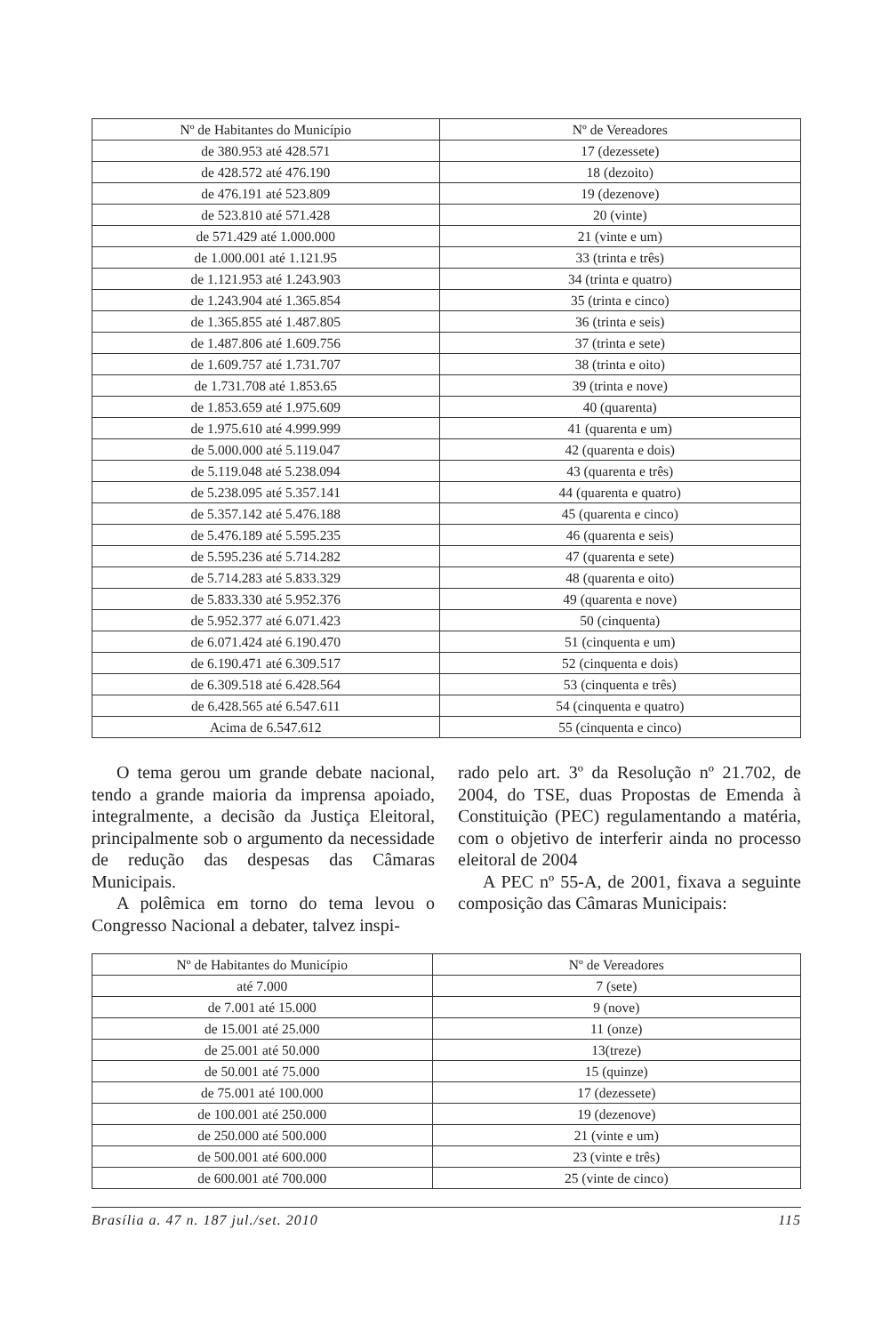| Nº de Habitantes do Município | Nº de Vereadores |
| --- | --- |
| de 380.953 até 428.571 | 17 (dezessete) |
| de 428.572 até 476.190 | 18 (dezoito) |
| de 476.191 até 523.809 | 19 (dezenove) |
| de 523.810 até 571.428 | 20 (vinte) |
| de 571.429 até 1.000.000 | 21 (vinte e um) |
| de 1.000.001 até 1.121.95 | 33 (trinta e três) |
| de 1.121.953 até 1.243.903 | 34 (trinta e quatro) |
| de 1.243.904 até 1.365.854 | 35 (trinta e cinco) |
| de 1.365.855 até 1.487.805 | 36 (trinta e seis) |
| de 1.487.806 até 1.609.756 | 37 (trinta e sete) |
| de 1.609.757 até 1.731.707 | 38 (trinta e oito) |
| de 1.731.708 até 1.853.65 | 39 (trinta e nove) |
| de 1.853.659 até 1.975.609 | 40 (quarenta) |
| de 1.975.610 até 4.999.999 | 41 (quarenta e um) |
| de 5.000.000 até 5.119.047 | 42 (quarenta e dois) |
| de 5.119.048 até 5.238.094 | 43 (quarenta e três) |
| de 5.238.095 até 5.357.141 | 44 (quarenta e quatro) |
| de 5.357.142 até 5.476.188 | 45 (quarenta e cinco) |
| de 5.476.189 até 5.595.235 | 46 (quarenta e seis) |
| de 5.595.236 até 5.714.282 | 47 (quarenta e sete) |
| de 5.714.283 até 5.833.329 | 48 (quarenta e oito) |
| de 5.833.330 até 5.952.376 | 49 (quarenta e nove) |
| de 5.952.377 até 6.071.423 | 50 (cinquenta) |
| de 6.071.424 até 6.190.470 | 51 (cinquenta e um) |
| de 6.190.471 até 6.309.517 | 52 (cinquenta e dois) |
| de 6.309.518 até 6.428.564 | 53 (cinquenta e três) |
| de 6.428.565 até 6.547.611 | 54 (cinquenta e quatro) |
| Acima de 6.547.612 | 55 (cinquenta e cinco) |
O tema gerou um grande debate nacional, tendo a grande maioria da imprensa apoiado, integralmente, a decisão da Justiça Eleitoral, principalmente sob o argumento da necessidade de redução das despesas das Câmaras Municipais.
A polêmica em torno do tema levou o Congresso Nacional a debater, talvez inspi-
rado pelo art. 3º da Resolução nº 21.702, de 2004, do TSE, duas Propostas de Emenda à Constituição (PEC) regulamentando a matéria, com o objetivo de interferir ainda no processo eleitoral de 2004
A PEC nº 55-A, de 2001, fixava a seguinte composição das Câmaras Municipais:
| Nº de Habitantes do Município | Nº de Vereadores |
| --- | --- |
| até 7.000 | 7 (sete) |
| de 7.001 até 15.000 | 9 (nove) |
| de 15.001 até 25.000 | 11 (onze) |
| de 25.001 até 50.000 | 13(treze) |
| de 50.001 até 75.000 | 15 (quinze) |
| de 75.001 até 100.000 | 17 (dezessete) |
| de 100.001 até 250.000 | 19 (dezenove) |
| de 250.000 até 500.000 | 21 (vinte e um) |
| de 500.001 até 600.000 | 23 (vinte e três) |
| de 600.001 até 700.000 | 25 (vinte de cinco) |
Brasília a. 47 n. 187 jul./set. 2010 115